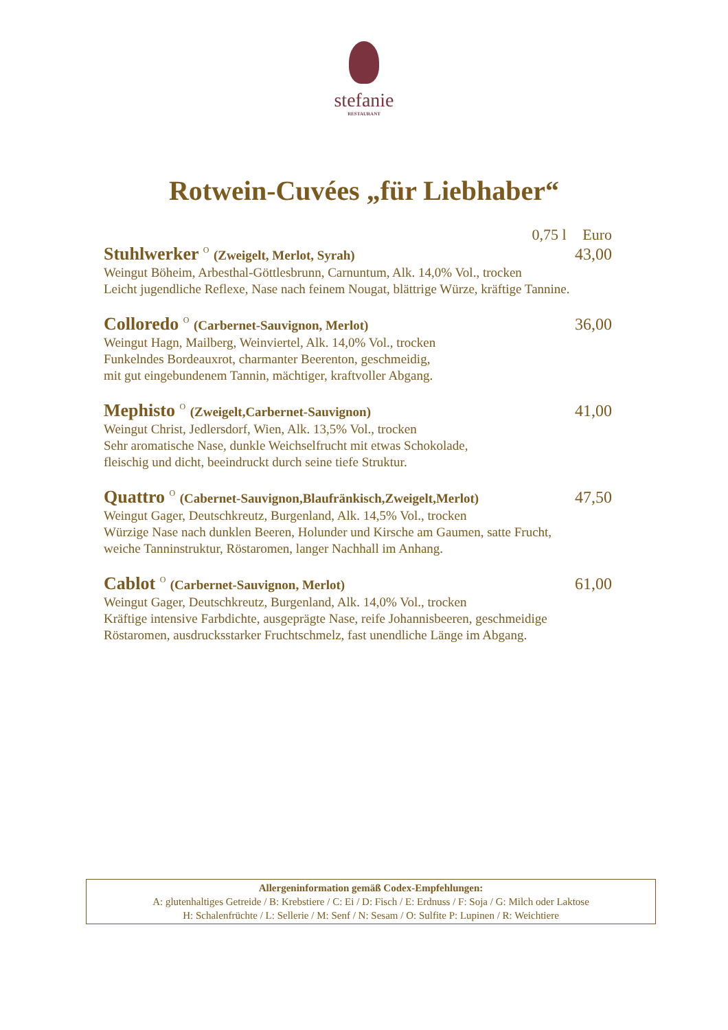stefanie
RESTAURANT
Rotwein-Cuvées „für Liebhaber“
0,75 l Euro
Stuhlwerker <sup>O</sup> (Zweigelt, Merlot, Syrah)
43,00
Weingut Böheim, Arbesthal-Göttlesbrunn, Carnuntum, Alk. 14,0% Vol., trocken
Leicht jugendliche Reflexe, Nase nach feinem Nougat, blättrige Würze, kräftige Tannine.
Colloredo <sup>O</sup> (Carbernet-Sauvignon, Merlot)
36,00
Weingut Hagn, Mailberg, Weinviertel, Alk. 14,0% Vol., trocken
Funkelndes Bordeauxrot, charmanter Beerenton, geschmeidig,
mit gut eingebundenem Tannin, mächtiger, kraftvoller Abgang.
Mephisto <sup>O</sup> (Zweigelt,Carbernet-Sauvignon)
41,00
Weingut Christ, Jedlersdorf, Wien, Alk. 13,5% Vol., trocken
Sehr aromatische Nase, dunkle Weichselfrucht mit etwas Schokolade,
fleischig und dicht, beeindruckt durch seine tiefe Struktur.
Quattro <sup>O</sup> (Cabernet-Sauvignon,Blaufränkisch,Zweigelt,Merlot)
47,50
Weingut Gager, Deutschkreutz, Burgenland, Alk. 14,5% Vol., trocken
Würzige Nase nach dunklen Beeren, Holunder und Kirsche am Gaumen, satte Frucht,
weiche Tanninstruktur, Röstaromen, langer Nachhall im Anhang.
Cablot <sup>O</sup> (Carbernet-Sauvignon, Merlot)
61,00
Weingut Gager, Deutschkreutz, Burgenland, Alk. 14,0% Vol., trocken
Kräftige intensive Farbdichte, ausgeprägte Nase, reife Johannisbeeren, geschmeidige
Röstaromen, ausdrucksstarker Fruchtschmelz, fast unendliche Länge im Abgang.
Allergeninformation gemäß Codex-Empfehlungen:
A: glutenhaltiges Getreide / B: Krebstiere / C: Ei / D: Fisch / E: Erdnuss / F: Soja / G: Milch oder Laktose
H: Schalenfrüchte / L: Sellerie / M: Senf / N: Sesam / O: Sulfite P: Lupinen / R: Weichtiere